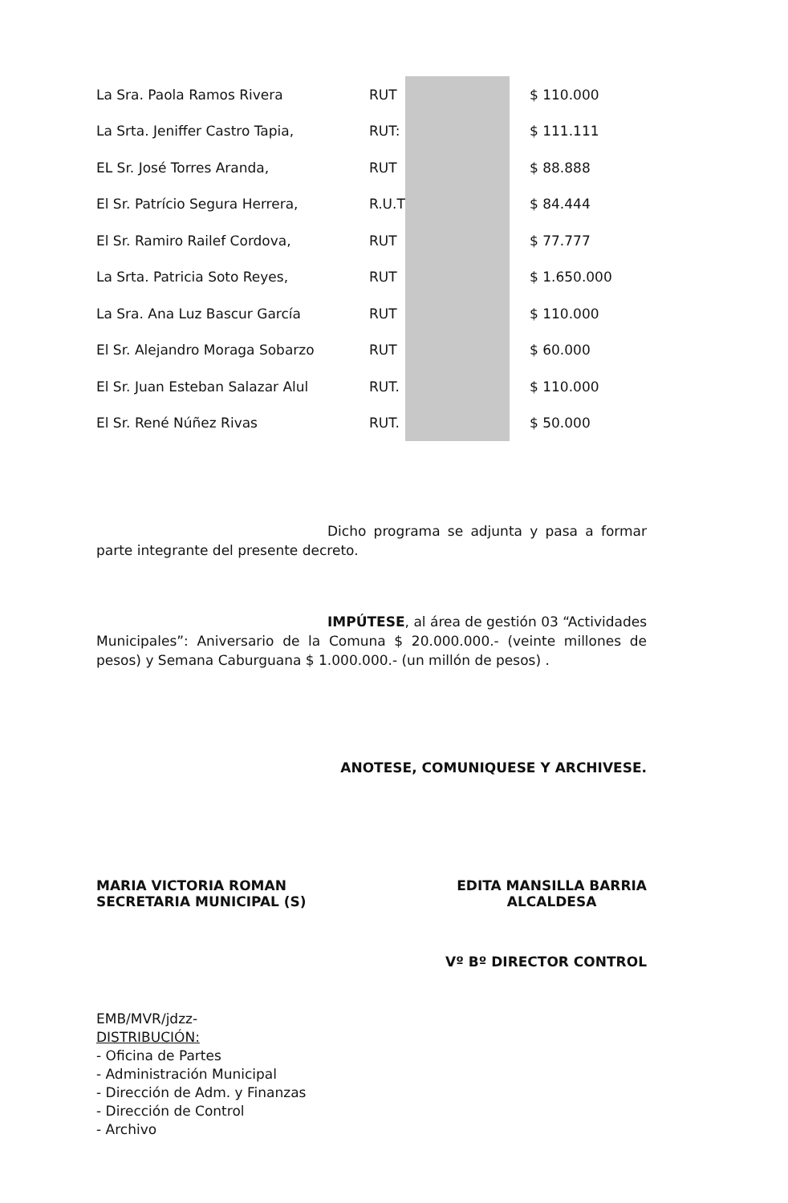| La Sra. Paola Ramos Rivera | RUT | | $ 110.000 |
| La Srta. Jeniffer Castro Tapia, | RUT: | | $ 111.111 |
| EL Sr. José Torres Aranda, | RUT | | $ 88.888 |
| El Sr. Patrício Segura Herrera, | R.U.T | | $ 84.444 |
| El Sr. Ramiro Railef Cordova, | RUT | | $ 77.777 |
| La Srta. Patricia Soto Reyes, | RUT | | $ 1.650.000 |
| La Sra. Ana Luz Bascur García | RUT | | $ 110.000 |
| El Sr. Alejandro Moraga Sobarzo | RUT | | $ 60.000 |
| El Sr. Juan Esteban Salazar Alul | RUT. | | $ 110.000 |
| El Sr. René Núñez Rivas | RUT. | | $ 50.000 |
Dicho programa se adjunta y pasa a formar parte integrante del presente decreto.
IMPÚTESE, al área de gestión 03 “Actividades Municipales”: Aniversario de la Comuna $ 20.000.000.- (veinte millones de pesos) y Semana Caburguana $ 1.000.000.- (un millón de pesos) .
ANOTESE, COMUNIQUESE Y ARCHIVESE.
MARIA VICTORIA ROMAN
SECRETARIA MUNICIPAL (S)
EDITA MANSILLA BARRIA
ALCALDESA
Vº Bº DIRECTOR CONTROL
EMB/MVR/jdzz-
DISTRIBUCIÓN:
- Oficina de Partes
- Administración Municipal
- Dirección de Adm. y Finanzas
- Dirección de Control
- Archivo